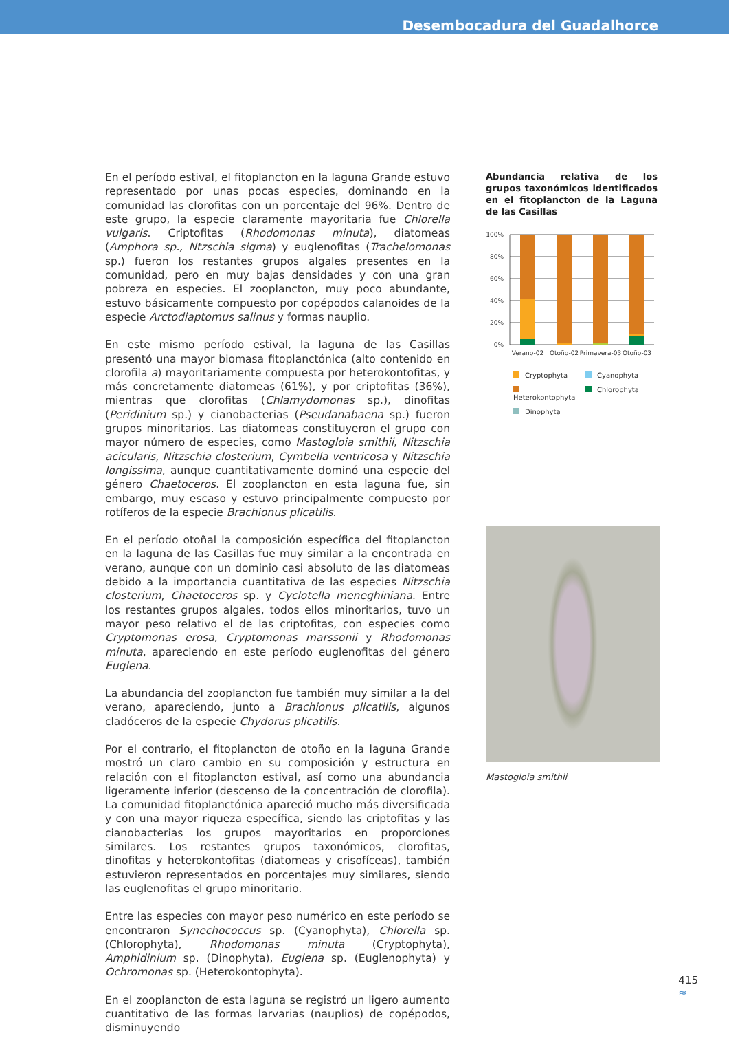Desembocadura del Guadalhorce
En el período estival, el fitoplancton en la laguna Grande estuvo representado por unas pocas especies, dominando en la comunidad las clorofitas con un porcentaje del 96%. Dentro de este grupo, la especie claramente mayoritaria fue Chlorella vulgaris. Criptofitas (Rhodomonas minuta), diatomeas (Amphora sp., Ntzschia sigma) y euglenofitas (Trachelomonas sp.) fueron los restantes grupos algales presentes en la comunidad, pero en muy bajas densidades y con una gran pobreza en especies. El zooplancton, muy poco abundante, estuvo básicamente compuesto por copépodos calanoides de la especie Arctodiaptomus salinus y formas nauplio.
En este mismo período estival, la laguna de las Casillas presentó una mayor biomasa fitoplanctónica (alto contenido en clorofila a) mayoritariamente compuesta por heterokontofitas, y más concretamente diatomeas (61%), y por criptofitas (36%), mientras que clorofitas (Chlamydomonas sp.), dinofitas (Peridinium sp.) y cianobacterias (Pseudanabaena sp.) fueron grupos minoritarios. Las diatomeas constituyeron el grupo con mayor número de especies, como Mastogloia smithii, Nitzschia acicularis, Nitzschia closterium, Cymbella ventricosa y Nitzschia longissima, aunque cuantitativamente dominó una especie del género Chaetoceros. El zooplancton en esta laguna fue, sin embargo, muy escaso y estuvo principalmente compuesto por rotíferos de la especie Brachionus plicatilis.
En el período otoñal la composición específica del fitoplancton en la laguna de las Casillas fue muy similar a la encontrada en verano, aunque con un dominio casi absoluto de las diatomeas debido a la importancia cuantitativa de las especies Nitzschia closterium, Chaetoceros sp. y Cyclotella meneghiniana. Entre los restantes grupos algales, todos ellos minoritarios, tuvo un mayor peso relativo el de las criptofitas, con especies como Cryptomonas erosa, Cryptomonas marssonii y Rhodomonas minuta, apareciendo en este período euglenofitas del género Euglena.
La abundancia del zooplancton fue también muy similar a la del verano, apareciendo, junto a Brachionus plicatilis, algunos cladóceros de la especie Chydorus plicatilis.
Por el contrario, el fitoplancton de otoño en la laguna Grande mostró un claro cambio en su composición y estructura en relación con el fitoplancton estival, así como una abundancia ligeramente inferior (descenso de la concentración de clorofila). La comunidad fitoplanctónica apareció mucho más diversificada y con una mayor riqueza específica, siendo las criptofitas y las cianobacterias los grupos mayoritarios en proporciones similares. Los restantes grupos taxonómicos, clorofitas, dinofitas y heterokontofitas (diatomeas y crisofíceas), también estuvieron representados en porcentajes muy similares, siendo las euglenofitas el grupo minoritario.
Entre las especies con mayor peso numérico en este período se encontraron Synechococcus sp. (Cyanophyta), Chlorella sp. (Chlorophyta), Rhodomonas minuta (Cryptophyta), Amphidinium sp. (Dinophyta), Euglena sp. (Euglenophyta) y Ochromonas sp. (Heterokontophyta).
En el zooplancton de esta laguna se registró un ligero aumento cuantitativo de las formas larvarias (nauplios) de copépodos, disminuyendo
Abundancia relativa de los grupos taxonómicos identificados en el fitoplancton de la Laguna de las Casillas
100%
80%
60%
40%
20%
0%
Verano-02
Otoño-02
Primavera-03
Otoño-03
Cryptophyta
Cyanophyta
Heterokontophyta
Chlorophyta
Dinophyta
Mastogloia smithii
415
≈